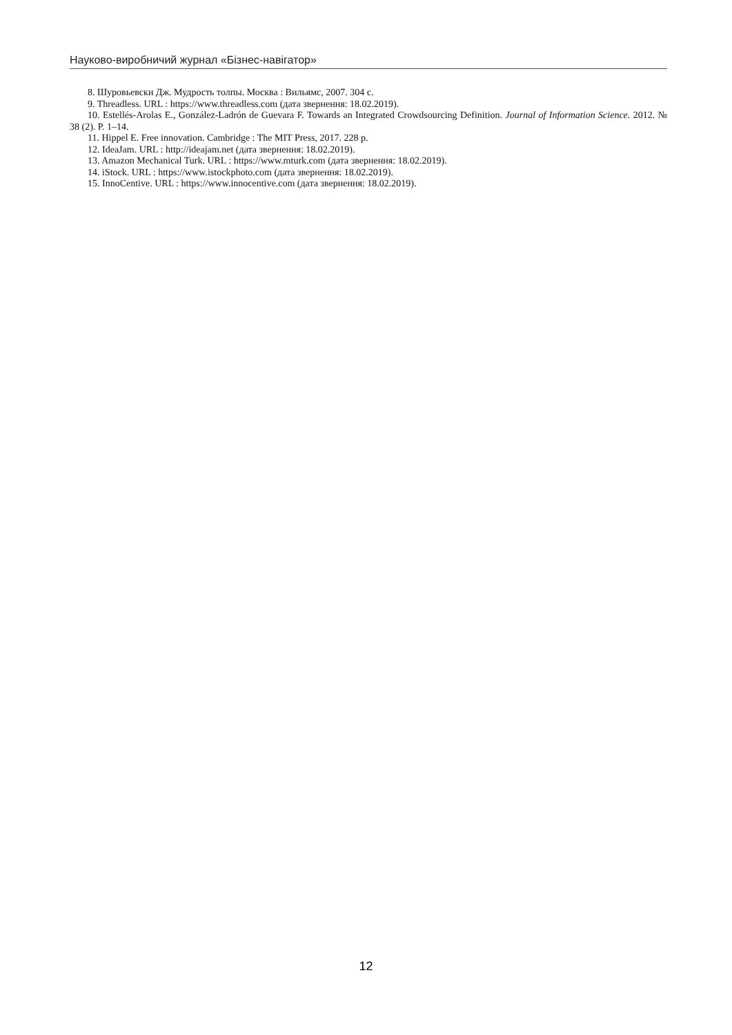Науково-виробничий журнал «Бізнес-навігатор»
8. Шуровьевски Дж. Мудрость толпы. Москва : Вильямс, 2007. 304 с.
9. Threadless. URL : https://www.threadless.com (дата звернення: 18.02.2019).
10. Estellés-Arolas E., González-Ladrón de Guevara F. Towards an Integrated Crowdsourcing Definition. Journal of Information Science. 2012. № 38 (2). P. 1–14.
11. Hippel E. Free innovation. Cambridge : The MIT Press, 2017. 228 p.
12. IdeaJam. URL : http://ideajam.net (дата звернення: 18.02.2019).
13. Amazon Mechanical Turk. URL : https://www.mturk.com (дата звернення: 18.02.2019).
14. iStock. URL : https://www.istockphoto.com (дата звернення: 18.02.2019).
15. InnoCentive. URL : https://www.innocentive.com (дата звернення: 18.02.2019).
12